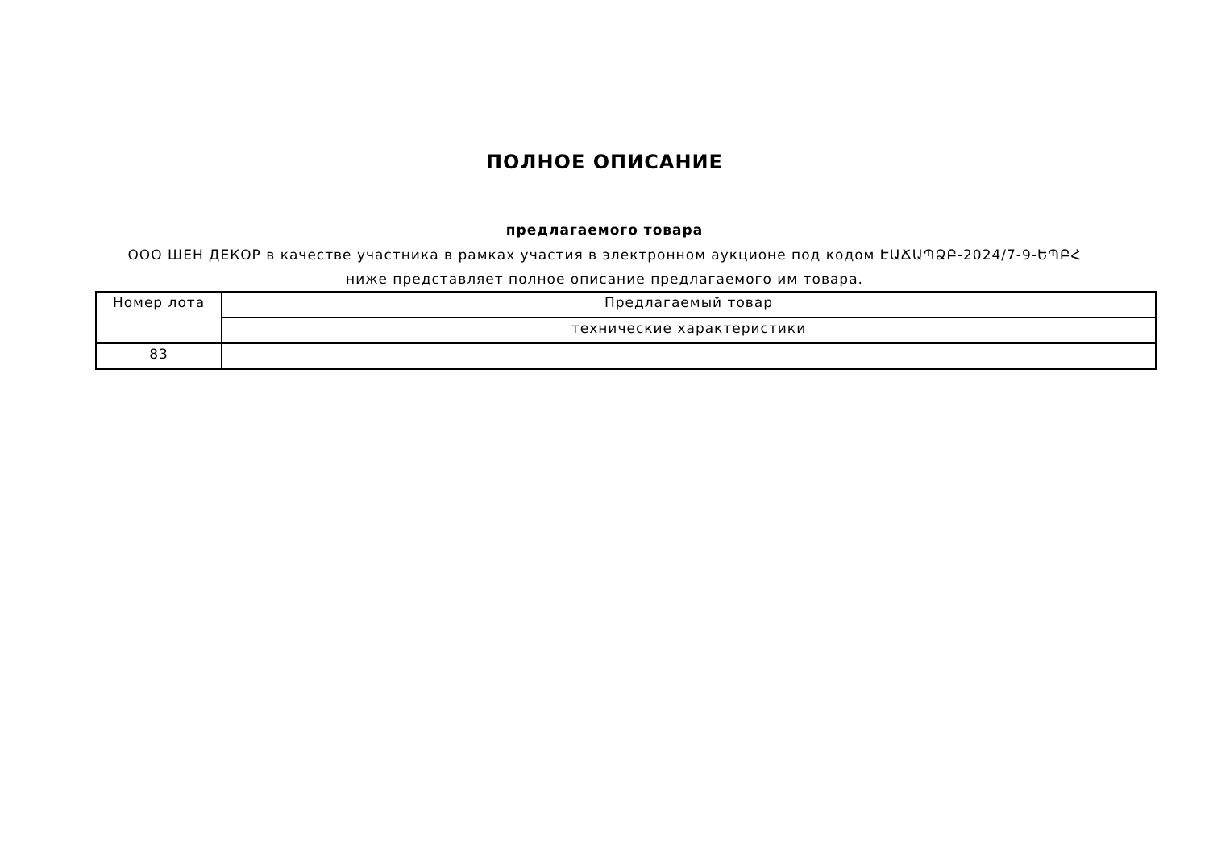ПОЛНОЕ ОПИСАНИЕ
предлагаемого товара
ООО ШЕН ДЕКОР в качестве участника в рамках участия в электронном аукционе под кодом ԷԱՃԱՊՁԲ-2024/7-9-ԵՊԲՀ ниже представляет полное описание предлагаемого им товара.
| Номер лота | Предлагаемый товар |
| | технические характеристики |
| 83 | |